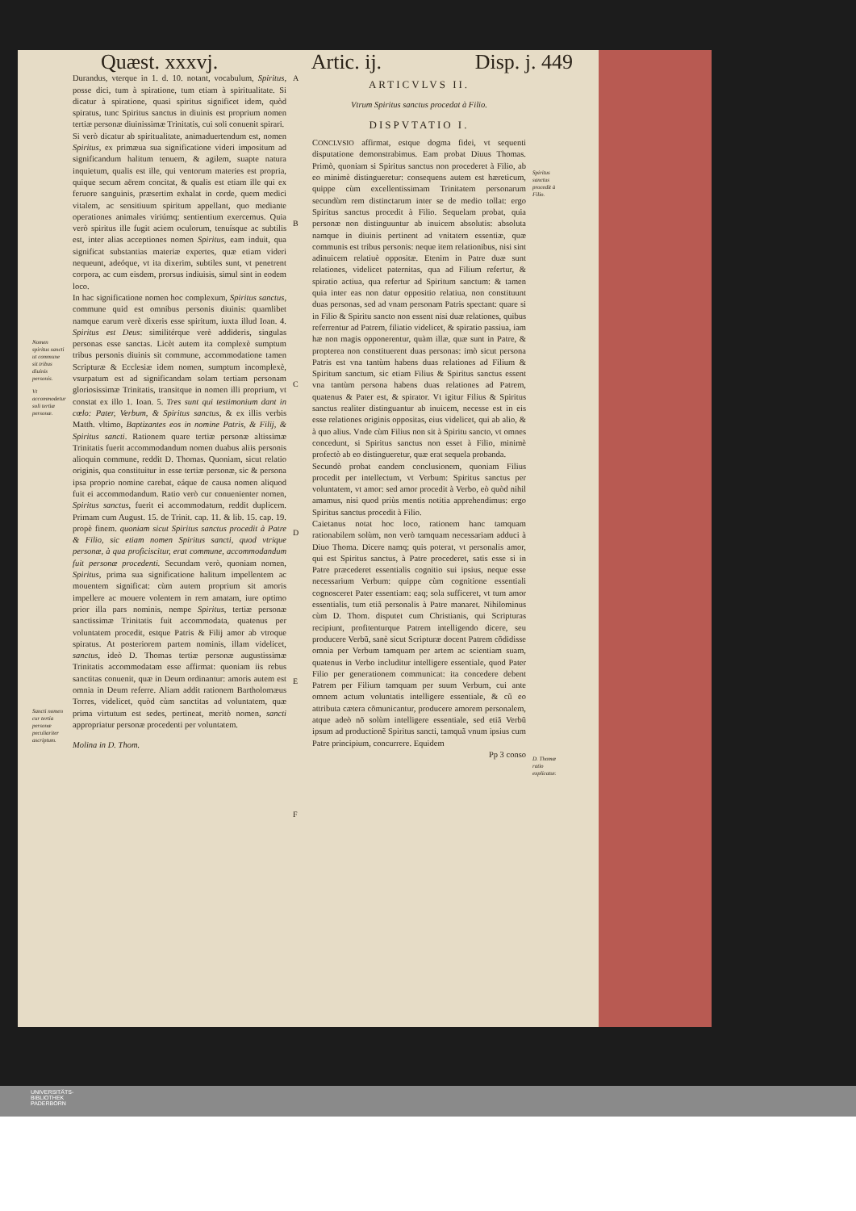Quæst. xxxvj. Artic. ij. Disp. j. 449
Nomen spiritus sancti ut commune sit tribus diuinis personis.
Vt accommodetur soli tertiæ personæ.
Sancti nomen cur tertia personæ peculiariter ascriptum.
Durandus, vterque in 1. d. 10. notant, vocabulum, Spiritus, posse dici, tum à spiratione, tum etiam à spiritualitate. Si dicatur à spiratione, quasi spiritus significet idem, quòd spiratus, tunc Spiritus sanctus in diuinis est proprium nomen tertiæ personæ diuinissimæ Trinitatis, cui soli conuenit spirari.
Si verò dicatur ab spiritualitate, animaduertendum est, nomen Spiritus, ex primæua sua significatione videri impositum ad significandum halitum tenuem, & agilem, suapte natura inquietum, qualis est ille, qui ventorum materies est propria, quique secum aërem concitat, & qualis est etiam ille qui ex feruore sanguinis, præsertim exhalat in corde, quem medici vitalem, ac sensitiuum spiritum appellant, quo mediante operationes animales viriúmq; sentientium exercemus. Quia verò spiritus ille fugit aciem oculorum, tenuísque ac subtilis est, inter alias acceptiones nomen Spiritus, eam induit, qua significat substantias materiæ expertes, quæ etiam videri nequeunt, adeóque, vt ita dixerim, subtiles sunt, vt penetrent corpora, ac cum eisdem, prorsus indiuisis, simul sint in eodem loco.
In hac significatione nomen hoc complexum, Spiritus sanctus, commune quid est omnibus personis diuinis: quamlibet namque earum verè dixeris esse spiritum, iuxta illud Ioan. 4. Spiritus est Deus: similitérque verè addideris, singulas personas esse sanctas. Licèt autem ita complexè sumptum tribus personis diuinis sit commune, accommodatione tamen Scripturæ & Ecclesiæ idem nomen, sumptum incomplexè, vsurpatum est ad significandam solam tertiam personam gloriosissimæ Trinitatis, transitque in nomen illi proprium, vt constat ex illo 1. Ioan. 5. Tres sunt qui testimonium dant in cœlo: Pater, Verbum, & Spiritus sanctus, & ex illis verbis Matth. vltimo, Baptizantes eos in nomine Patris, & Filij, & Spiritus sancti. Rationem quare tertiæ personæ altissimæ Trinitatis fuerit accommodandum nomen duabus aliis personis alioquin commune, reddit D. Thomas. Quoniam, sicut relatio originis, qua constituitur in esse tertiæ personæ, sic & persona ipsa proprio nomine carebat, eáque de causa nomen aliquod fuit ei accommodandum. Ratio verò cur conuenienter nomen, Spiritus sanctus, fuerit ei accommodatum, reddit duplicem. Primam cum August. 15. de Trinit. cap. 11. & lib. 15. cap. 19. propè finem. quoniam sicut Spiritus sanctus procedit à Patre & Filio, sic etiam nomen Spiritus sancti, quod vtrique personæ, à qua proficiscitur, erat commune, accommodandum fuit personæ procedenti. Secundam verò, quoniam nomen, Spiritus, prima sua significatione halitum impellentem ac mouentem significat: cùm autem proprium sit amoris impellere ac mouere volentem in rem amatam, iure optimo prior illa pars nominis, nempe Spiritus, tertiæ personæ sanctissimæ Trinitatis fuit accommodata, quatenus per voluntatem procedit, estque Patris & Filij amor ab vtroque spiratus. At posteriorem partem nominis, illam videlicet, sanctus, ideò D. Thomas tertiæ personæ augustissimæ Trinitatis accommodatam esse affirmat: quoniam iis rebus sanctitas conuenit, quæ in Deum ordinantur: amoris autem est omnia in Deum referre. Aliam addit rationem Bartholomæus Torres, videlicet, quòd cùm sanctitas ad voluntatem, quæ prima virtutum est sedes, pertineat, meritò nomen, sancti appropriatur personæ procedenti per voluntatem.
Molina in D. Thom.
A
B
C
D
E
F
ARTICVLVS II.
Vtrum Spiritus sanctus procedat à Filio.
DISPVTATIO I.
CONCLVSIO affirmat, estque dogma fidei, vt sequenti disputatione demonstrabimus. Eam probat Diuus Thomas. Primò, quoniam si Spiritus sanctus non procederet à Filio, ab eo minimè distingueretur: consequens autem est hæreticum, quippe cùm excellentissimam Trinitatem personarum secundùm rem distinctarum inter se de medio tollat: ergo Spiritus sanctus procedit à Filio. Sequelam probat, quia personæ non distinguuntur ab inuicem absolutis: absoluta namque in diuinis pertinent ad vnitatem essentiæ, quæ communis est tribus personis: neque item relationibus, nisi sint adinuicem relatiuè oppositæ. Etenim in Patre duæ sunt relationes, videlicet paternitas, qua ad Filium refertur, & spiratio actiua, qua refertur ad Spiritum sanctum: & tamen quia inter eas non datur oppositio relatiua, non constituunt duas personas, sed ad vnam personam Patris spectant: quare si in Filio & Spiritu sancto non essent nisi duæ relationes, quibus referrentur ad Patrem, filiatio videlicet, & spiratio passiua, iam hæ non magis opponerentur, quàm illæ, quæ sunt in Patre, & propterea non constituerent duas personas: imò sicut persona Patris est vna tantùm habens duas relationes ad Filium & Spiritum sanctum, sic etiam Filius & Spiritus sanctus essent vna tantùm persona habens duas relationes ad Patrem, quatenus & Pater est, & spirator. Vt igitur Filius & Spiritus sanctus realiter distinguantur ab inuicem, necesse est in eis esse relationes originis oppositas, eius videlicet, qui ab alio, & à quo alius. Vnde cùm Filius non sit à Spiritu sancto, vt omnes concedunt, si Spiritus sanctus non esset à Filio, minimè profectò ab eo distingueretur, quæ erat sequela probanda.
Secundò probat eandem conclusionem, quoniam Filius procedit per intellectum, vt Verbum: Spiritus sanctus per voluntatem, vt amor: sed amor procedit à Verbo, eò quòd nihil amamus, nisi quod priùs mentis notitia apprehendimus: ergo Spiritus sanctus procedit à Filio.
Caietanus notat hoc loco, rationem hanc tamquam rationabilem solùm, non verò tamquam necessariam adduci à Diuo Thoma. Dicere namq; quis poterat, vt personalis amor, qui est Spiritus sanctus, à Patre procederet, satis esse si in Patre præcederet essentialis cognitio sui ipsius, neque esse necessarium Verbum: quippe cùm cognitione essentiali cognosceret Pater essentiam: eaq; sola sufficeret, vt tum amor essentialis, tum etiã personalis à Patre manaret. Nihilominus cùm D. Thom. disputet cum Christianis, qui Scripturas recipiunt, profitenturque Patrem intelligendo dicere, seu producere Verbũ, sanè sicut Scripturæ docent Patrem cõdidisse omnia per Verbum tamquam per artem ac scientiam suam, quatenus in Verbo includitur intelligere essentiale, quod Pater Filio per generationem communicat: ita concedere debent Patrem per Filium tamquam per suum Verbum, cui ante omnem actum voluntatis intelligere essentiale, & cũ eo attributa cætera cõmunicantur, producere amorem personalem, atque adeò nõ solùm intelligere essentiale, sed etiã Verbũ ipsum ad productionẽ Spiritus sancti, tamquã vnum ipsius cum Patre principium, concurrere. Equidem
Pp 3 conso
Spiritus sanctus procedit à Filio.
D. Thomæ ratio explicatur.
UNIVERSITÄTS-
BIBLIOTHEK
PADERBORN